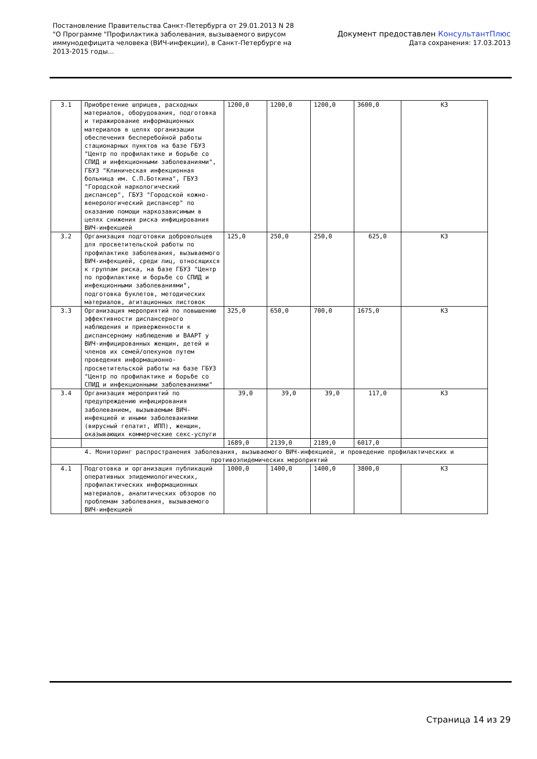Постановление Правительства Санкт-Петербурга от 29.01.2013 N 28
"О Программе "Профилактика заболевания, вызываемого вирусом
иммунодефицита человека (ВИЧ-инфекции), в Санкт-Петербурге на
2013-2015 годы...
Документ предоставлен КонсультантПлюс
Дата сохранения: 17.03.2013
| 3.1 | Приобретение шприцев, расходных материалов, оборудования, подготовка и тиражирование информационных материалов в целях организации обеспечения бесперебойной работы стационарных пунктов на базе ГБУЗ "Центр по профилактике и борьбе со СПИД и инфекционными заболеваниями", ГБУЗ "Клиническая инфекционная больница им. С.П.Боткина", ГБУЗ "Городской наркологический диспансер", ГБУЗ "Городской кожно-венерологический диспансер" по оказанию помощи наркозависимым в целях снижения риска инфицирования ВИЧ-инфекцией | 1200,0 | 1200,0 | 1200,0 | 3600,0 | КЗ |
| 3.2 | Организация подготовки добровольцев для просветительской работы по профилактике заболевания, вызываемого ВИЧ-инфекцией, среди лиц, относящихся к группам риска, на базе ГБУЗ "Центр по профилактике и борьбе со СПИД и инфекционными заболеваниями", подготовка буклетов, методических материалов, агитационных листовок | 125,0 | 250,0 | 250,0 | 625,0 | КЗ |
| 3.3 | Организация мероприятий по повышению эффективности диспансерного наблюдения и приверженности к диспансерному наблюдению и ВААРТ у ВИЧ-инфицированных женщин, детей и членов их семей/опекунов путем проведения информационно-просветительской работы на базе ГБУЗ "Центр по профилактике и борьбе со СПИД и инфекционными заболеваниями" | 325,0 | 650,0 | 700,0 | 1675,0 | КЗ |
| 3.4 | Организация мероприятий по предупреждению инфицирования заболеванием, вызываемым ВИЧ-инфекцией и иными заболеваниями (вирусный гепатит, ИПП), женщин, оказывающих коммерческие секс-услуги | 39,0 | 39,0 | 39,0 | 117,0 | КЗ |
| | | 1689,0 | 2139,0 | 2189,0 | 6017,0 | |
| 4. Мониторинг распространения заболевания, вызываемого ВИЧ-инфекцией, и проведение профилактических и противоэпидемических мероприятий | | | | | | |
| 4.1 | Подготовка и организация публикаций оперативных эпидемиологических, профилактических информационных материалов, аналитических обзоров по проблемам заболевания, вызываемого ВИЧ-инфекцией | 1000,0 | 1400,0 | 1400,0 | 3800,0 | КЗ |
Страница 14 из 29